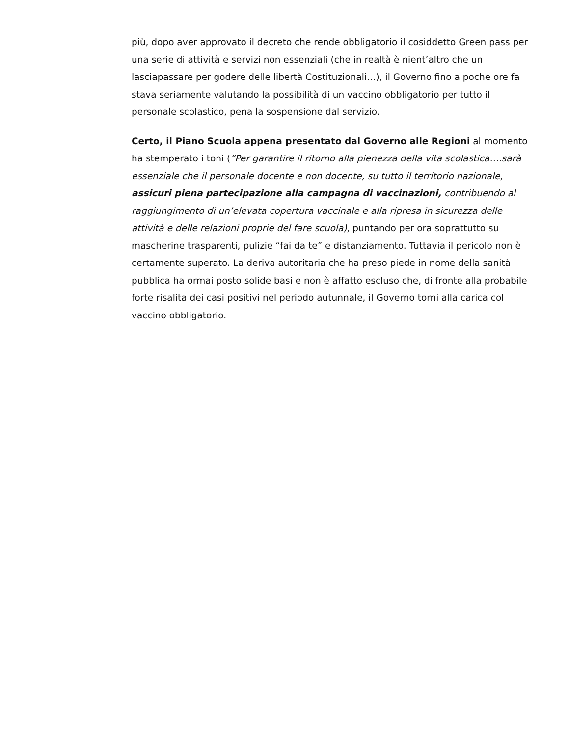più, dopo aver approvato il decreto che rende obbligatorio il cosiddetto Green pass per una serie di attività e servizi non essenziali (che in realtà è nient’altro che un lasciapassare per godere delle libertà Costituzionali…), il Governo fino a poche ore fa stava seriamente valutando la possibilità di un vaccino obbligatorio per tutto il personale scolastico, pena la sospensione dal servizio.
Certo, il Piano Scuola appena presentato dal Governo alle Regioni al momento ha stemperato i toni (“Per garantire il ritorno alla pienezza della vita scolastica….sarà essenziale che il personale docente e non docente, su tutto il territorio nazionale, assicuri piena partecipazione alla campagna di vaccinazioni, contribuendo al raggiungimento di un’elevata copertura vaccinale e alla ripresa in sicurezza delle attività e delle relazioni proprie del fare scuola), puntando per ora soprattutto su mascherine trasparenti, pulizie “fai da te” e distanziamento. Tuttavia il pericolo non è certamente superato. La deriva autoritaria che ha preso piede in nome della sanità pubblica ha ormai posto solide basi e non è affatto escluso che, di fronte alla probabile forte risalita dei casi positivi nel periodo autunnale, il Governo torni alla carica col vaccino obbligatorio.